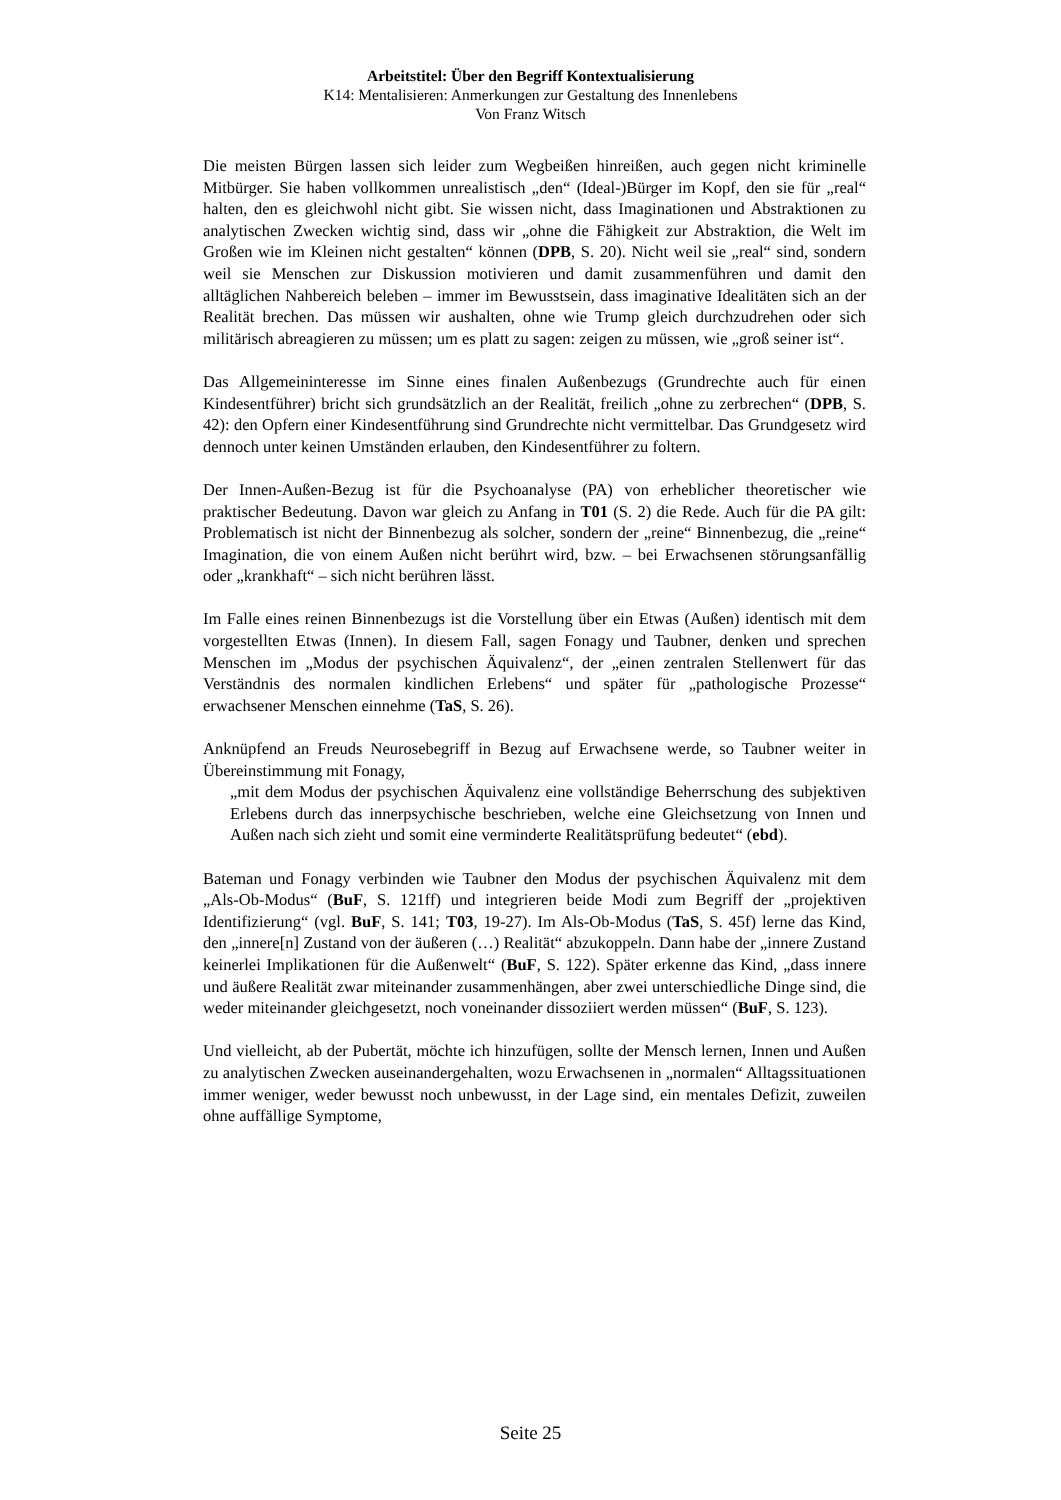Arbeitstitel: Über den Begriff Kontextualisierung
K14: Mentalisieren: Anmerkungen zur Gestaltung des Innenlebens
Von Franz Witsch
Die meisten Bürgen lassen sich leider zum Wegbeißen hinreißen, auch gegen nicht kriminelle Mitbürger. Sie haben vollkommen unrealistisch „den“ (Ideal-)Bürger im Kopf, den sie für „real“ halten, den es gleichwohl nicht gibt. Sie wissen nicht, dass Imaginationen und Abstraktionen zu analytischen Zwecken wichtig sind, dass wir „ohne die Fähigkeit zur Abstraktion, die Welt im Großen wie im Kleinen nicht gestalten“ können (DPB, S. 20). Nicht weil sie „real“ sind, sondern weil sie Menschen zur Diskussion motivieren und damit zusammenführen und damit den alltäglichen Nahbereich beleben – immer im Bewusstsein, dass imaginative Idealitäten sich an der Realität brechen. Das müssen wir aushalten, ohne wie Trump gleich durchzudrehen oder sich militärisch abreagieren zu müssen; um es platt zu sagen: zeigen zu müssen, wie „groß seiner ist“.
Das Allgemeininteresse im Sinne eines finalen Außenbezugs (Grundrechte auch für einen Kindesentführer) bricht sich grundsätzlich an der Realität, freilich „ohne zu zerbrechen“ (DPB, S. 42): den Opfern einer Kindesentführung sind Grundrechte nicht vermittelbar. Das Grundgesetz wird dennoch unter keinen Umständen erlauben, den Kindesentführer zu foltern.
Der Innen-Außen-Bezug ist für die Psychoanalyse (PA) von erheblicher theoretischer wie praktischer Bedeutung. Davon war gleich zu Anfang in T01 (S. 2) die Rede. Auch für die PA gilt: Problematisch ist nicht der Binnenbezug als solcher, sondern der „reine“ Binnenbezug, die „reine“ Imagination, die von einem Außen nicht berührt wird, bzw. – bei Erwachsenen störungsanfällig oder „krankhaft“ – sich nicht berühren lässt.
Im Falle eines reinen Binnenbezugs ist die Vorstellung über ein Etwas (Außen) identisch mit dem vorgestellten Etwas (Innen). In diesem Fall, sagen Fonagy und Taubner, denken und sprechen Menschen im „Modus der psychischen Äquivalenz“, der „einen zentralen Stellenwert für das Verständnis des normalen kindlichen Erlebens“ und später für „pathologische Prozesse“ erwachsener Menschen einnehme (TaS, S. 26).
Anknüpfend an Freuds Neurosebegriff in Bezug auf Erwachsene werde, so Taubner weiter in Übereinstimmung mit Fonagy,
„mit dem Modus der psychischen Äquivalenz eine vollständige Beherrschung des subjektiven Erlebens durch das innerpsychische beschrieben, welche eine Gleichsetzung von Innen und Außen nach sich zieht und somit eine verminderte Realitätsprüfung bedeutet“ (ebd).
Bateman und Fonagy verbinden wie Taubner den Modus der psychischen Äquivalenz mit dem „Als-Ob-Modus“ (BuF, S. 121ff) und integrieren beide Modi zum Begriff der „projektiven Identifizierung“ (vgl. BuF, S. 141; T03, 19-27). Im Als-Ob-Modus (TaS, S. 45f) lerne das Kind, den „innere[n] Zustand von der äußeren (…) Realität“ abzukoppeln. Dann habe der „innere Zustand keinerlei Implikationen für die Außenwelt“ (BuF, S. 122). Später erkenne das Kind, „dass innere und äußere Realität zwar miteinander zusammenhängen, aber zwei unterschiedliche Dinge sind, die weder miteinander gleichgesetzt, noch voneinander dissoziiert werden müssen“ (BuF, S. 123).
Und vielleicht, ab der Pubertät, möchte ich hinzufügen, sollte der Mensch lernen, Innen und Außen zu analytischen Zwecken auseinandergehalten, wozu Erwachsenen in „normalen“ Alltagssituationen immer weniger, weder bewusst noch unbewusst, in der Lage sind, ein mentales Defizit, zuweilen ohne auffällige Symptome,
Seite 25